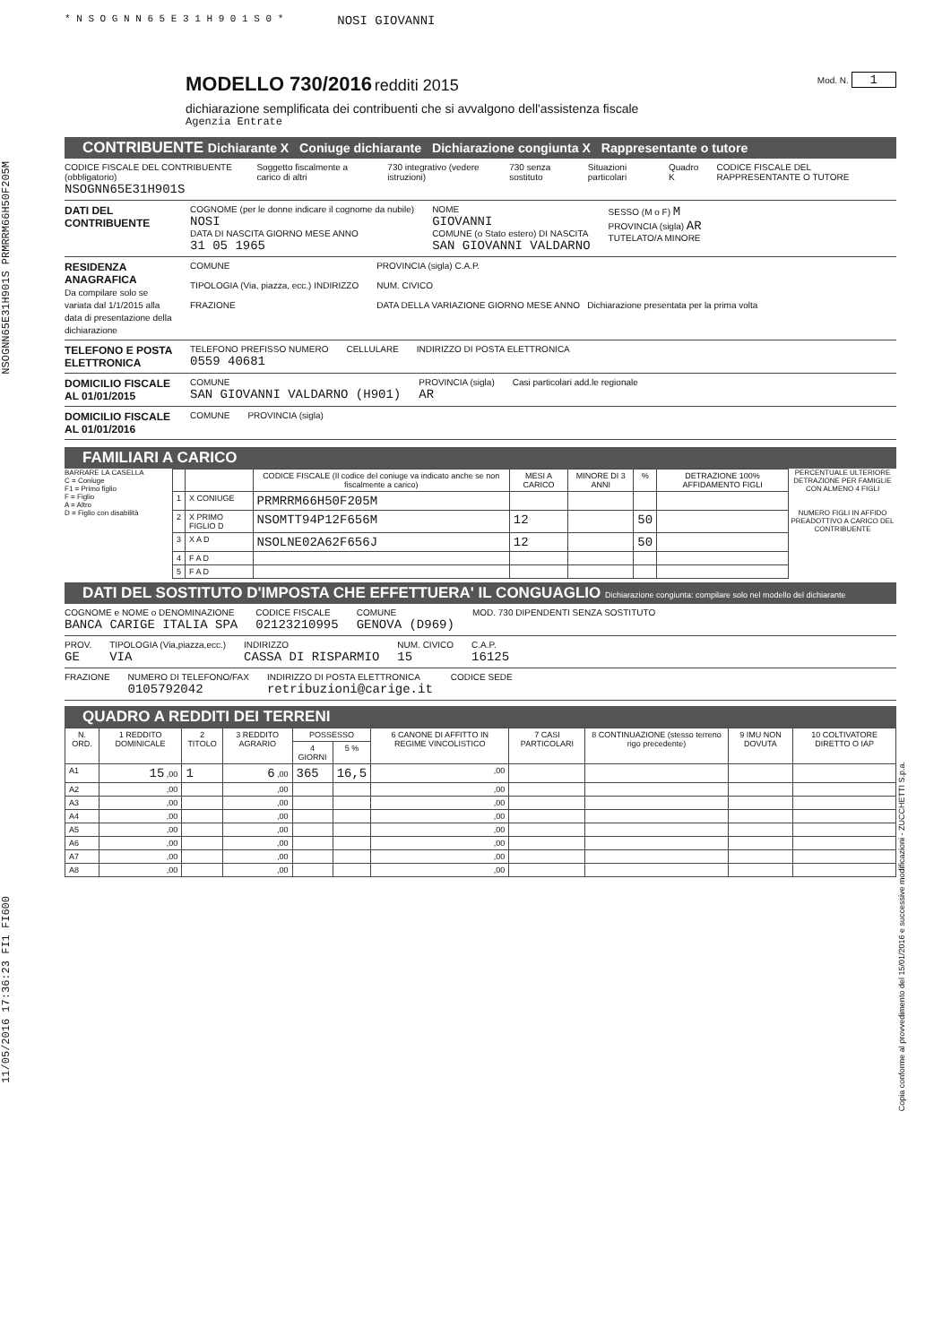NSOGNN65E31H901S PRMRRM66H50F205M
11/05/2016 17:36:23 FI1 FI600
Copia conforme al provvedimento del 15/01/2016 e successive modificazioni - ZUCCHETTI S.p.a.
* N S O G N N 6 5 E 3 1 H 9 0 1 S 0 *
NOSI GIOVANNI
MODELLO 730/2016 redditi 2015 Mod. N. 1
dichiarazione semplificata dei contribuenti che si avvalgono dell'assistenza fiscale
Agenzia Entrate
CONTRIBUENTE Dichiarante X Coniuge dichiarante Dichiarazione congiunta X Rappresentante o tutore
CODICE FISCALE DEL CONTRIBUENTE (obbligatorio)
NSOGNN65E31H901S
Soggetto fiscalmente a carico di altri
730 integrativo (vedere istruzioni)
730 senza sostituto Situazioni particolari Quadro K CODICE FISCALE DEL RAPPRESENTANTE O TUTORE
DATI DEL CONTRIBUENTE
COGNOME (per le donne indicare il cognome da nubile)
NOSI
DATA DI NASCITA GIORNO MESE ANNO
31 05 1965
NOME
GIOVANNI
COMUNE (o Stato estero) DI NASCITA
SAN GIOVANNI VALDARNO
SESSO (M o F) M
PROVINCIA (sigla) AR
TUTELATO/A MINORE
RESIDENZA ANAGRAFICA
Da compilare solo se variata dal 1/1/2015 alla data di presentazione della dichiarazione
COMUNE
TIPOLOGIA (Via, piazza, ecc.) INDIRIZZO
FRAZIONE
PROVINCIA (sigla) C.A.P.
NUM. CIVICO
DATA DELLA VARIAZIONE GIORNO MESE ANNO Dichiarazione presentata per la prima volta
TELEFONO E POSTA ELETTRONICA
TELEFONO PREFISSO NUMERO
0559 40681
CELLULARE INDIRIZZO DI POSTA ELETTRONICA
DOMICILIO FISCALE AL 01/01/2015
COMUNE
SAN GIOVANNI VALDARNO (H901)
PROVINCIA (sigla)
AR
Casi particolari add.le regionale
DOMICILIO FISCALE AL 01/01/2016
COMUNE PROVINCIA (sigla)
FAMILIARI A CARICO
BARRARE LA CASELLA
C = Coniuge
F1 = Primo figlio
F = Figlio
A = Altro
D = Figlio con disabilità
| | | CODICE FISCALE (Il codice del coniuge va indicato anche se non fiscalmente a carico) | MESI A CARICO | MINORE DI 3 ANNI | % | DETRAZIONE 100% AFFIDAMENTO FIGLI |
| --- | --- | --- | --- | --- | --- | --- |
| 1 | X CONIUGE | PRMRRM66H50F205M | | | | |
| 2 | X PRIMO FIGLIO D | NSOMTT94P12F656M | 12 | | 50 | |
| 3 | X A D | NSOLNE02A62F656J | 12 | | 50 | |
| 4 | F A D | | | | | |
| 5 | F A D | | | | | |
PERCENTUALE ULTERIORE DETRAZIONE PER FAMIGLIE CON ALMENO 4 FIGLI
NUMERO FIGLI IN AFFIDO PREADOTTIVO A CARICO DEL CONTRIBUENTE
DATI DEL SOSTITUTO D'IMPOSTA CHE EFFETTUERA' IL CONGUAGLIO Dichiarazione congiunta: compilare solo nel modello del dichiarante
COGNOME e NOME o DENOMINAZIONE
BANCA CARIGE ITALIA SPA
CODICE FISCALE
02123210995
COMUNE
GENOVA (D969)
MOD. 730 DIPENDENTI SENZA SOSTITUTO
PROV.
GE
TIPOLOGIA (Via,piazza,ecc.)
VIA
INDIRIZZO
CASSA DI RISPARMIO
NUM. CIVICO
15
C.A.P.
16125
FRAZIONE NUMERO DI TELEFONO/FAX
0105792042
INDIRIZZO DI POSTA ELETTRONICA
retribuzioni@carige.it
CODICE SEDE
QUADRO A REDDITI DEI TERRENI
| N. ORD. | 1 REDDITO DOMINICALE | 2 TITOLO | 3 REDDITO AGRARIO | POSSESSO | | 6 CANONE DI AFFITTO IN REGIME VINCOLISTICO | 7 CASI PARTICOLARI | 8 CONTINUAZIONE (stesso terreno rigo precedente) | 9 IMU NON DOVUTA | 10 COLTIVATORE DIRETTO O IAP |
| --- | --- | --- | --- | --- | --- | --- | --- | --- | --- | --- |
| | | | | 4 GIORNI | 5 % | | | | | |
| A1 | 15 ,00 | 1 | 6 ,00 | 365 | 16,5 | ,00 | | | | |
| A2 | ,00 | | ,00 | | | ,00 | | | | |
| A3 | ,00 | | ,00 | | | ,00 | | | | |
| A4 | ,00 | | ,00 | | | ,00 | | | | |
| A5 | ,00 | | ,00 | | | ,00 | | | | |
| A6 | ,00 | | ,00 | | | ,00 | | | | |
| A7 | ,00 | | ,00 | | | ,00 | | | | |
| A8 | ,00 | | ,00 | | | ,00 | | | | |